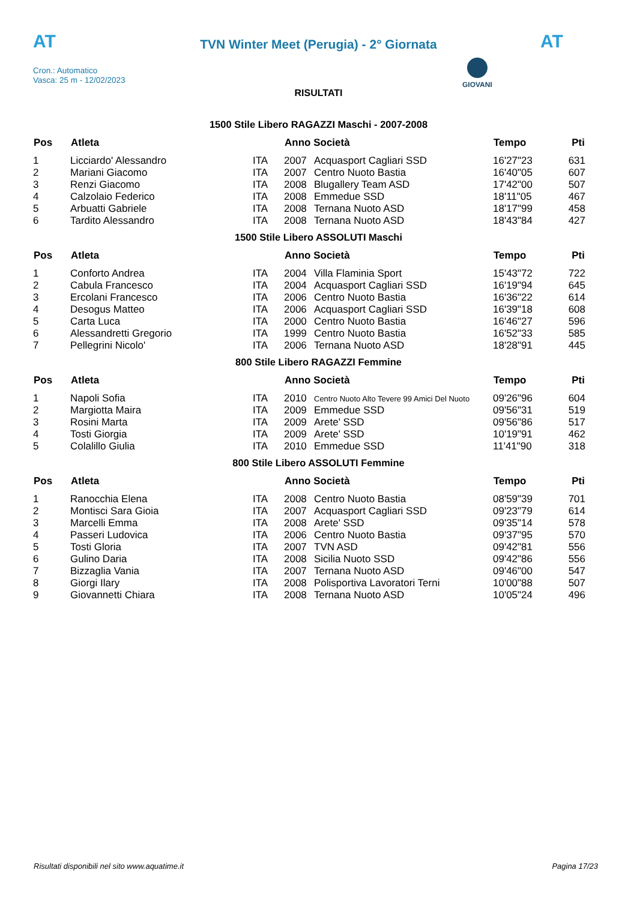AT
TVN Winter Meet (Perugia) - 2° Giornata AT
Cron.: Automatico
Vasca: 25 m - 12/02/2023
GIOVANI
RISULTATI
1500 Stile Libero RAGAZZI Maschi - 2007-2008
| Pos | Atleta | | Anno Società | | Tempo | Pti |
| --- | --- | --- | --- | --- | --- | --- |
| 1 | Licciardo' Alessandro | ITA | 2007 | Acquasport Cagliari SSD | 16'27"23 | 631 |
| 2 | Mariani Giacomo | ITA | 2007 | Centro Nuoto Bastia | 16'40"05 | 607 |
| 3 | Renzi Giacomo | ITA | 2008 | Blugallery Team ASD | 17'42"00 | 507 |
| 4 | Calzolaio Federico | ITA | 2008 | Emmedue SSD | 18'11"05 | 467 |
| 5 | Arbuatti Gabriele | ITA | 2008 | Ternana Nuoto ASD | 18'17"99 | 458 |
| 6 | Tardito Alessandro | ITA | 2008 | Ternana Nuoto ASD | 18'43"84 | 427 |
1500 Stile Libero ASSOLUTI Maschi
| Pos | Atleta | | Anno Società | | Tempo | Pti |
| --- | --- | --- | --- | --- | --- | --- |
| 1 | Conforto Andrea | ITA | 2004 | Villa Flaminia Sport | 15'43"72 | 722 |
| 2 | Cabula Francesco | ITA | 2004 | Acquasport Cagliari SSD | 16'19"94 | 645 |
| 3 | Ercolani Francesco | ITA | 2006 | Centro Nuoto Bastia | 16'36"22 | 614 |
| 4 | Desogus Matteo | ITA | 2006 | Acquasport Cagliari SSD | 16'39"18 | 608 |
| 5 | Carta Luca | ITA | 2000 | Centro Nuoto Bastia | 16'46"27 | 596 |
| 6 | Alessandretti Gregorio | ITA | 1999 | Centro Nuoto Bastia | 16'52"33 | 585 |
| 7 | Pellegrini Nicolo' | ITA | 2006 | Ternana Nuoto ASD | 18'28"91 | 445 |
800 Stile Libero RAGAZZI Femmine
| Pos | Atleta | | Anno Società | | Tempo | Pti |
| --- | --- | --- | --- | --- | --- | --- |
| 1 | Napoli Sofia | ITA | 2010 | Centro Nuoto Alto Tevere 99 Amici Del Nuoto | 09'26"96 | 604 |
| 2 | Margiotta Maira | ITA | 2009 | Emmedue SSD | 09'56"31 | 519 |
| 3 | Rosini Marta | ITA | 2009 | Arete' SSD | 09'56"86 | 517 |
| 4 | Tosti Giorgia | ITA | 2009 | Arete' SSD | 10'19"91 | 462 |
| 5 | Colalillo Giulia | ITA | 2010 | Emmedue SSD | 11'41"90 | 318 |
800 Stile Libero ASSOLUTI Femmine
| Pos | Atleta | | Anno Società | | Tempo | Pti |
| --- | --- | --- | --- | --- | --- | --- |
| 1 | Ranocchia Elena | ITA | 2008 | Centro Nuoto Bastia | 08'59"39 | 701 |
| 2 | Montisci Sara Gioia | ITA | 2007 | Acquasport Cagliari SSD | 09'23"79 | 614 |
| 3 | Marcelli Emma | ITA | 2008 | Arete' SSD | 09'35"14 | 578 |
| 4 | Passeri Ludovica | ITA | 2006 | Centro Nuoto Bastia | 09'37"95 | 570 |
| 5 | Tosti Gloria | ITA | 2007 | TVN ASD | 09'42"81 | 556 |
| 6 | Gulino Daria | ITA | 2008 | Sicilia Nuoto SSD | 09'42"86 | 556 |
| 7 | Bizzaglia Vania | ITA | 2007 | Ternana Nuoto ASD | 09'46"00 | 547 |
| 8 | Giorgi Ilary | ITA | 2008 | Polisportiva Lavoratori Terni | 10'00"88 | 507 |
| 9 | Giovannetti Chiara | ITA | 2008 | Ternana Nuoto ASD | 10'05"24 | 496 |
Risultati disponibili nel sito www.aquatime.it Pagina 17/23